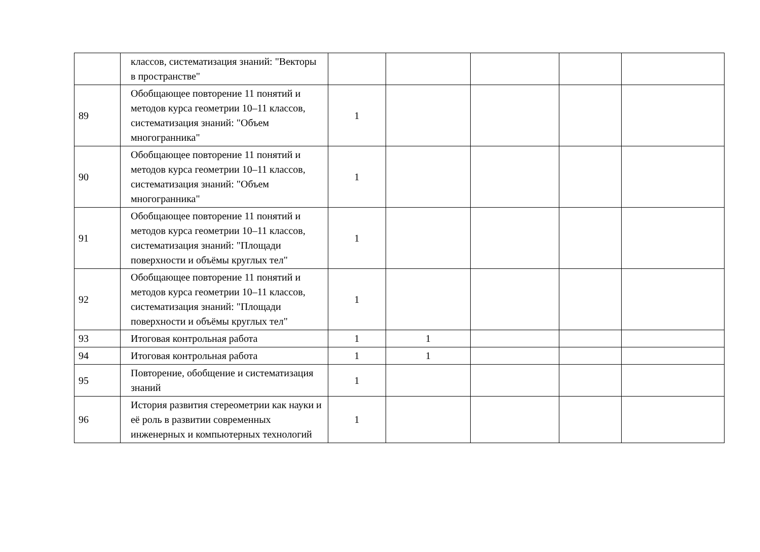| | классов, систематизация знаний: "Векторы в пространстве" | | | | | |
| 89 | Обобщающее повторение 11 понятий и методов курса геометрии 10–11 классов, систематизация знаний: "Объем многогранника" | 1 | | | | |
| 90 | Обобщающее повторение 11 понятий и методов курса геометрии 10–11 классов, систематизация знаний: "Объем многогранника" | 1 | | | | |
| 91 | Обобщающее повторение 11 понятий и методов курса геометрии 10–11 классов, систематизация знаний: "Площади поверхности и объёмы круглых тел" | 1 | | | | |
| 92 | Обобщающее повторение 11 понятий и методов курса геометрии 10–11 классов, систематизация знаний: "Площади поверхности и объёмы круглых тел" | 1 | | | | |
| 93 | Итоговая контрольная работа | 1 | 1 | | | |
| 94 | Итоговая контрольная работа | 1 | 1 | | | |
| 95 | Повторение, обобщение и систематизация знаний | 1 | | | | |
| 96 | История развития стереометрии как науки и её роль в развитии современных инженерных и компьютерных технологий | 1 | | | | |